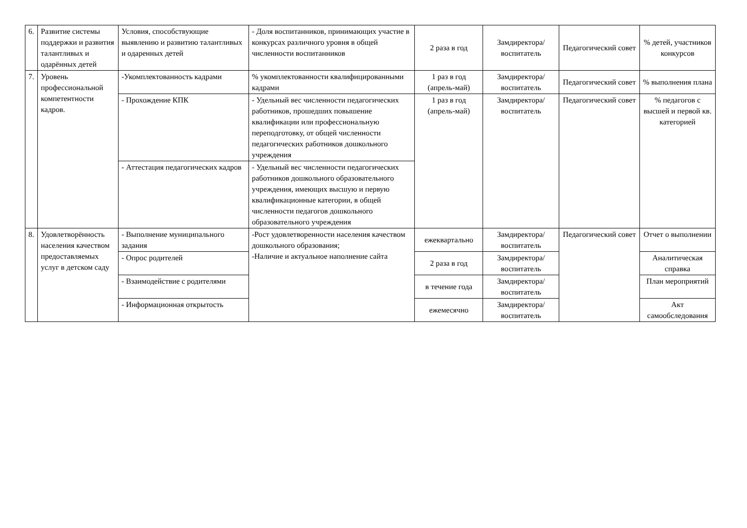| 6. | Развитие системы поддержки и развития талантливых и одарённых детей | Условия, способствующие выявлению и развитию талантливых и одаренных детей | - Доля воспитанников, принимающих участие в конкурсах различного уровня в общей численности воспитанников | 2 раза в год | Замдиректора/ воспитатель | Педагогический совет | % детей, участников конкурсов |
| 7. | Уровень профессиональной компетентности кадров. | -Укомплектованность кадрами | % укомплектованности квалифицированными кадрами | 1 раз в год (апрель-май) | Замдиректора/ воспитатель | Педагогический совет | % выполнения плана |
| | | - Прохождение КПК | - Удельный вес численности педагогических работников, прошедших повышение квалификации или профессиональную переподготовку, от общей численности педагогических работников дошкольного учреждения | 1 раз в год (апрель-май) | Замдиректора/ воспитатель | Педагогический совет | % педагогов с высшей и первой кв. категорией |
| | | - Аттестация педагогических кадров | - Удельный вес численности педагогических работников дошкольного образовательного учреждения, имеющих высшую и первую квалификационные категории, в общей численности педагогов дошкольного образовательного учреждения | | | | |
| 8. | Удовлетворённость населения качеством предоставляемых услуг в детском саду | - Выполнение муниципального задания | -Рост удовлетворенности населения качеством дошкольного образования; -Наличие и актуальное наполнение сайта | ежеквартально | Замдиректора/ воспитатель | Педагогический совет | Отчет о выполнении |
| | | - Опрос родителей | | 2 раза в год | Замдиректора/ воспитатель | | Аналитическая справка |
| | | - Взаимодействие с родителями | | в течение года | Замдиректора/ воспитатель | | План мероприятий |
| | | - Информационная открытость | | ежемесячно | Замдиректора/ воспитатель | | Акт самообследования |